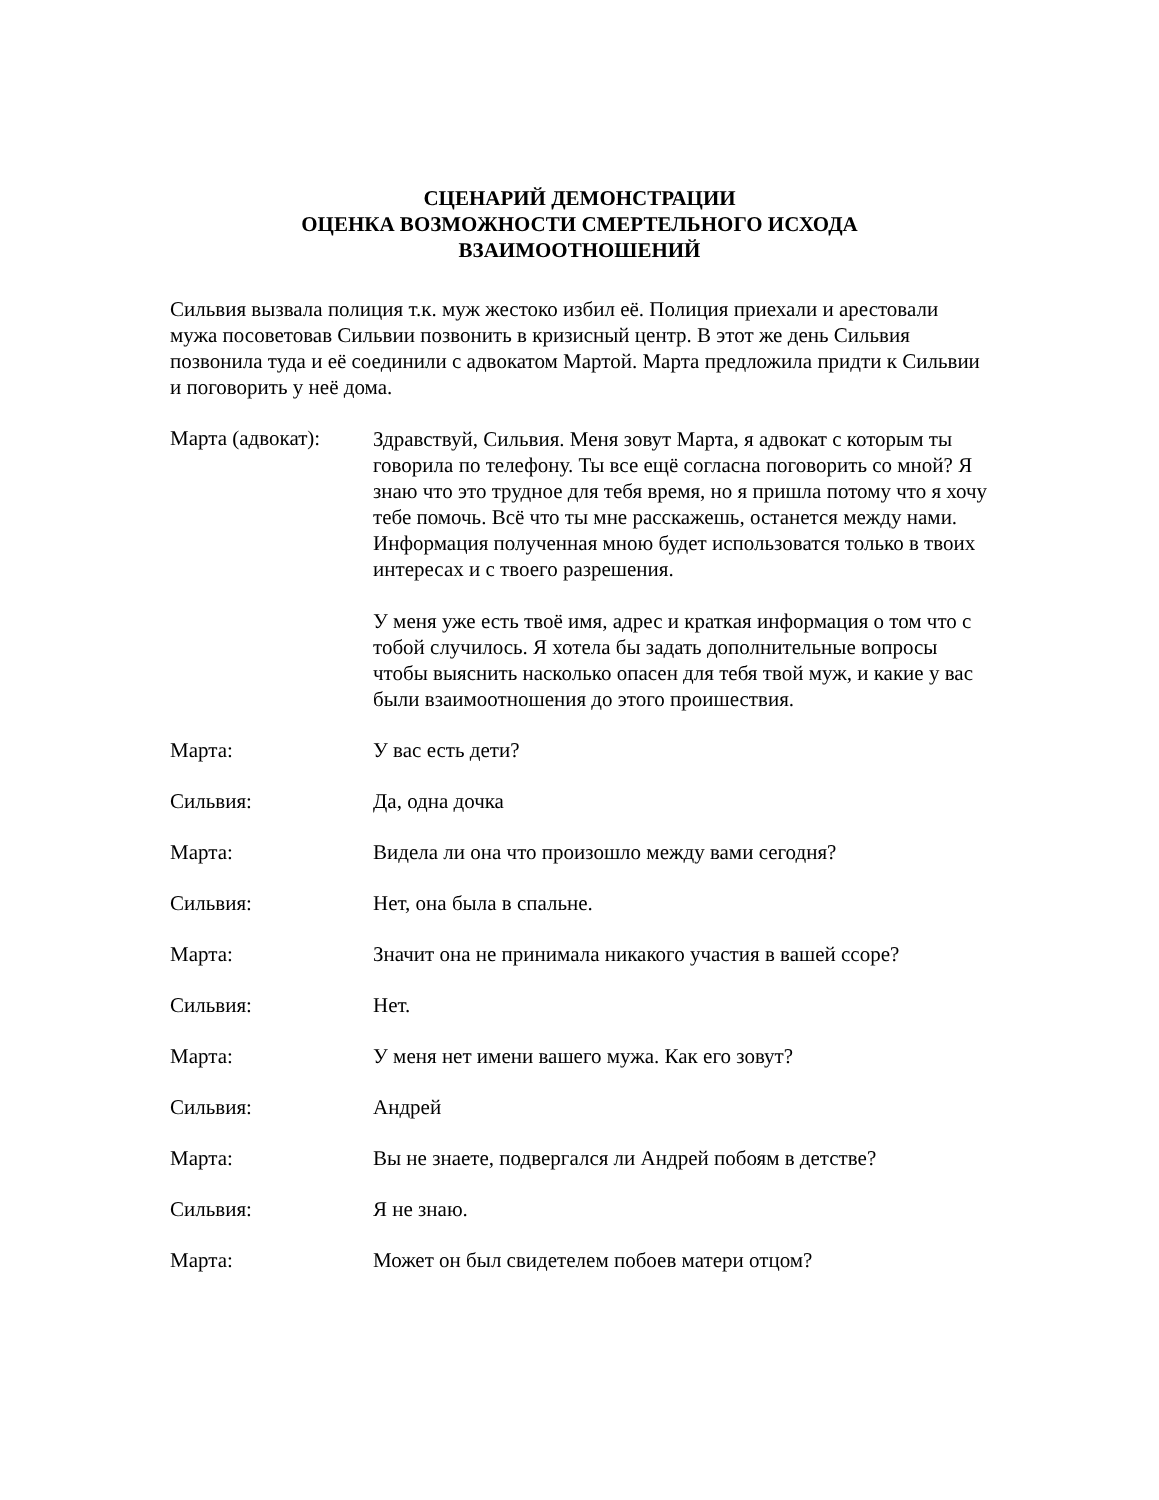СЦЕНАРИЙ ДЕМОНСТРАЦИИ
ОЦЕНКА ВОЗМОЖНОСТИ СМЕРТЕЛЬНОГО ИСХОДА
ВЗАИМООТНОШЕНИЙ
Сильвия вызвала полиция т.к. муж жестоко избил её. Полиция приехали и арестовали мужа посоветовав Сильвии позвонить в кризисный центр. В этот же день Сильвия позвонила туда и её соединили с адвокатом Мартой. Марта предложила придти к Сильвии и поговорить у неё дома.
Марта (адвокат):
Здравствуй, Сильвия. Меня зовут Марта, я адвокат с которым ты говорила по телефону. Ты все ещё согласна поговорить со мной? Я знаю что это трудное для тебя время, но я пришла потому что я хочу тебе помочь. Всё что ты мне расскажешь, останется между нами. Информация полученная мною будет использоватся только в твоих интересах и с твоего разрешения.
У меня уже есть твоё имя, адрес и краткая информация о том что с тобой случилось. Я хотела бы задать дополнительные вопросы чтобы выяснить насколько опасен для тебя твой муж, и какие у вас были взаимоотношения до этого проишествия.
Марта: У вас есть дети?
Сильвия: Да, одна дочка
Марта: Видела ли она что произошло между вами сегодня?
Сильвия: Нет, она была в спальне.
Марта: Значит она не принимала никакого участия в вашей ссоре?
Сильвия: Нет.
Марта: У меня нет имени вашего мужа. Как его зовут?
Сильвия: Андрей
Марта: Вы не знаете, подвергался ли Андрей побоям в детстве?
Сильвия: Я не знаю.
Марта: Может он был свидетелем побоев матери отцом?